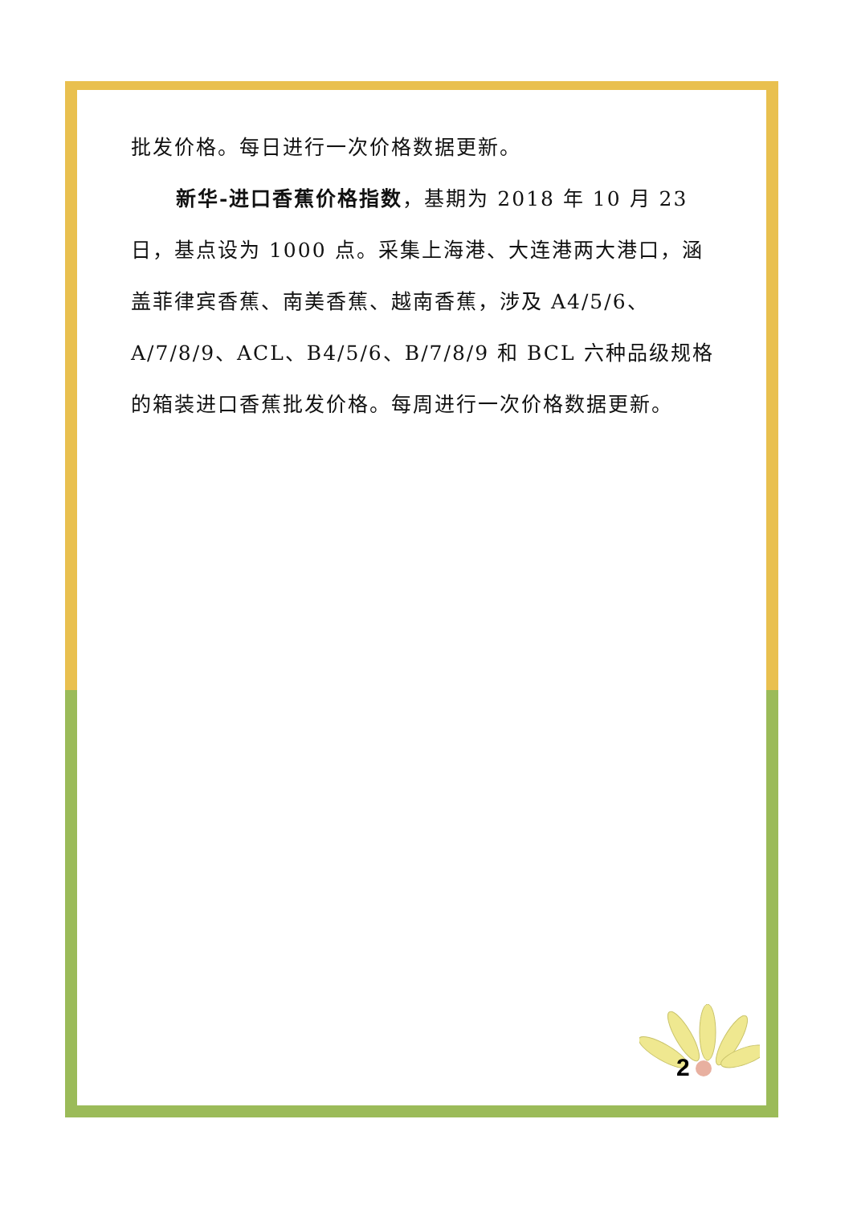批发价格。每日进行一次价格数据更新。
新华-进口香蕉价格指数，基期为 2018 年 10 月 23 日，基点设为 1000 点。采集上海港、大连港两大港口，涵盖菲律宾香蕉、南美香蕉、越南香蕉，涉及 A4/5/6、A/7/8/9、ACL、B4/5/6、B/7/8/9 和 BCL 六种品级规格的箱装进口香蕉批发价格。每周进行一次价格数据更新。
2